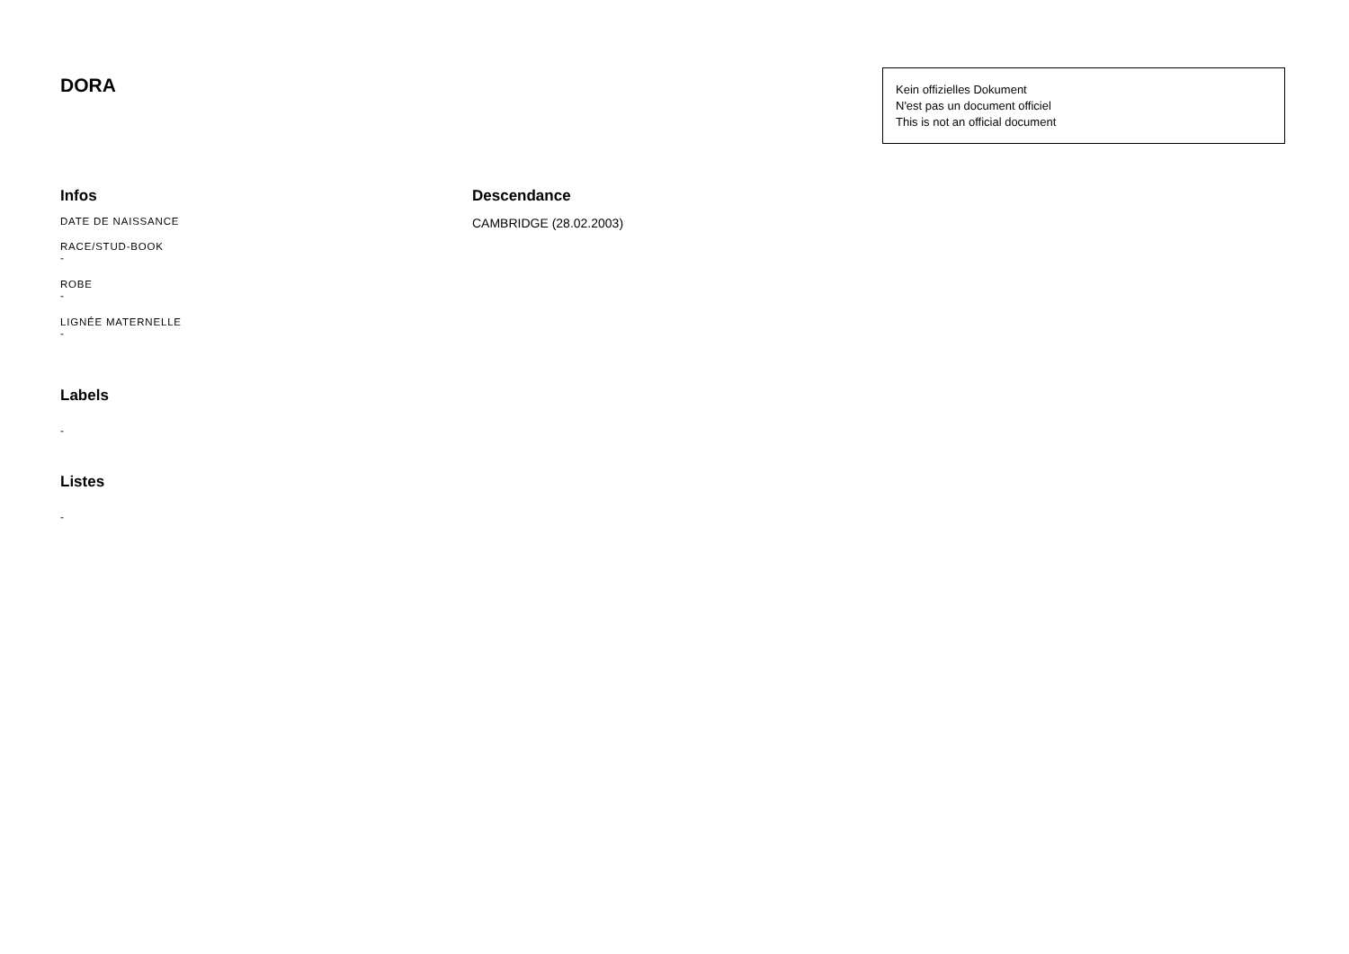DORA
Kein offizielles Dokument
N'est pas un document officiel
This is not an official document
Infos
DATE DE NAISSANCE
RACE/STUD-BOOK
-
ROBE
-
LIGNÉE MATERNELLE
-
Labels
-
Listes
-
Descendance
CAMBRIDGE (28.02.2003)